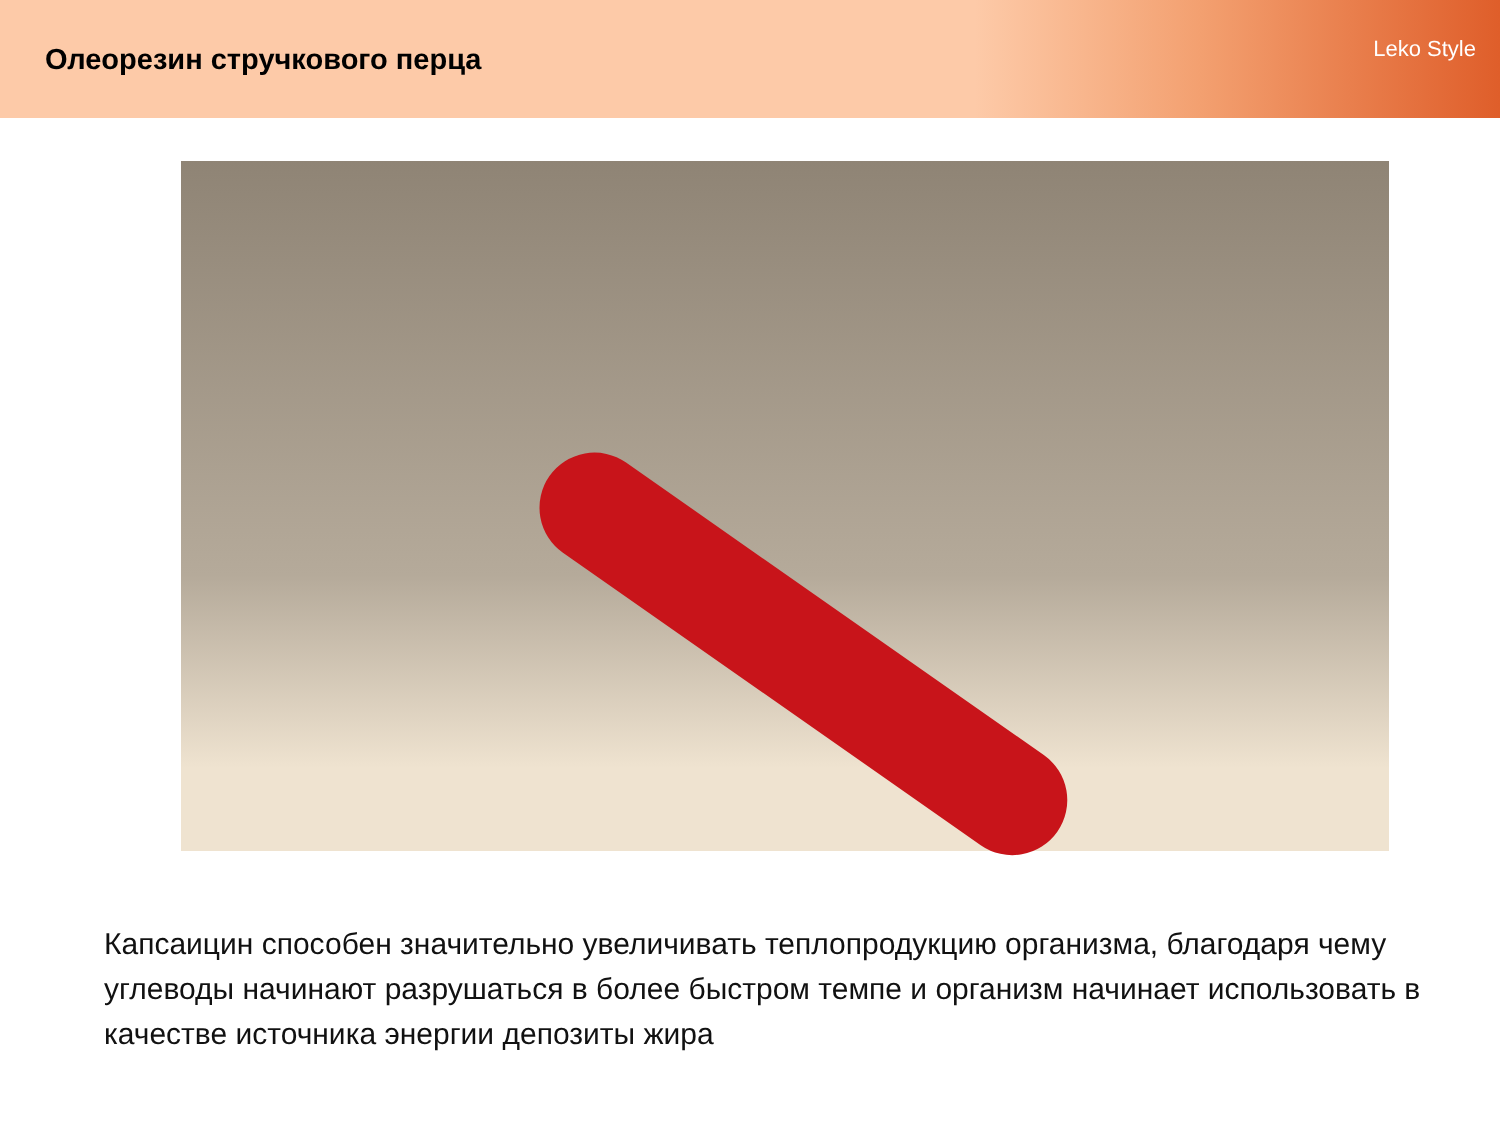Олеорезин стручкового перца
Leko Style
Капсаицин способен значительно увеличивать теплопродукцию организма, благодаря чему углеводы начинают разрушаться в более быстром темпе и организм начинает использовать в качестве источника энергии депозиты жира